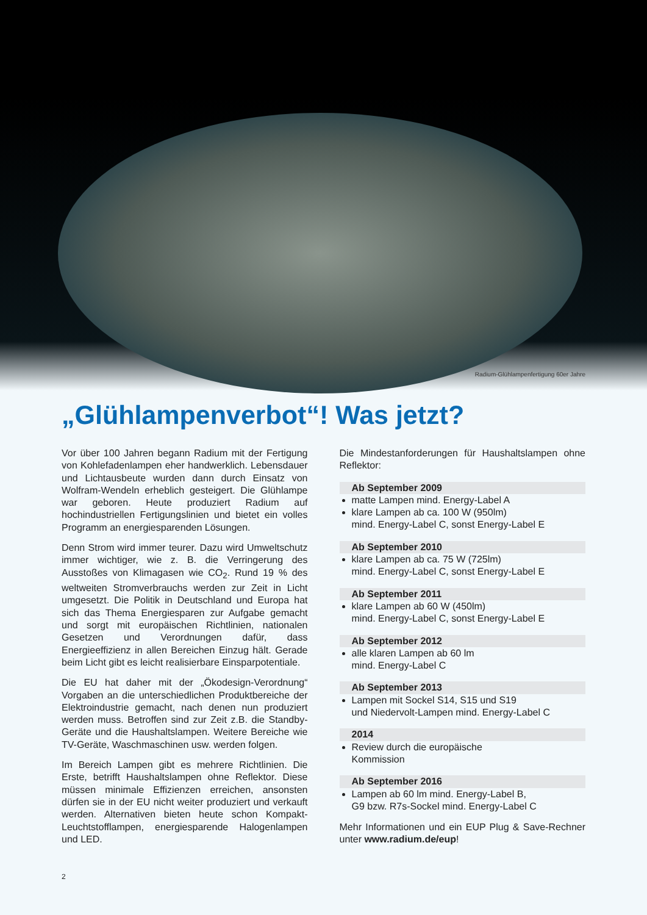Radium-Glühlampenfertigung 60er Jahre
„Glühlampenverbot“! Was jetzt?
Vor über 100 Jahren begann Radium mit der Fertigung von Kohlefadenlampen eher handwerklich. Lebensdauer und Lichtausbeute wurden dann durch Einsatz von Wolfram-Wendeln erheblich gesteigert. Die Glühlampe war geboren. Heute produziert Radium auf hochindustriellen Fertigungslinien und bietet ein volles Programm an energiesparenden Lösungen.
Denn Strom wird immer teurer. Dazu wird Umweltschutz immer wichtiger, wie z. B. die Verringerung des Ausstoßes von Klimagasen wie CO<sub>2</sub>. Rund 19 % des weltweiten Stromverbrauchs werden zur Zeit in Licht umgesetzt. Die Politik in Deutschland und Europa hat sich das Thema Energiesparen zur Aufgabe gemacht und sorgt mit europäischen Richtlinien, nationalen Gesetzen und Verordnungen dafür, dass Energieeffizienz in allen Bereichen Einzug hält. Gerade beim Licht gibt es leicht realisierbare Einsparpotentiale.
Die EU hat daher mit der „Ökodesign-Verordnung“ Vorgaben an die unterschiedlichen Produktbereiche der Elektroindustrie gemacht, nach denen nun produziert werden muss. Betroffen sind zur Zeit z.B. die Standby-Geräte und die Haushaltslampen. Weitere Bereiche wie TV-Geräte, Waschmaschinen usw. werden folgen.
Im Bereich Lampen gibt es mehrere Richtlinien. Die Erste, betrifft Haushaltslampen ohne Reflektor. Diese müssen minimale Effizienzen erreichen, ansonsten dürfen sie in der EU nicht weiter produziert und verkauft werden. Alternativen bieten heute schon Kompakt-Leuchtstofflampen, energiesparende Halogenlampen und LED.
Die Mindestanforderungen für Haushaltslampen ohne Reflektor:
Ab September 2009
matte Lampen mind. Energy-Label A
klare Lampen ab ca. 100 W (950lm)
mind. Energy-Label C, sonst Energy-Label E
Ab September 2010
klare Lampen ab ca. 75 W (725lm)
mind. Energy-Label C, sonst Energy-Label E
Ab September 2011
klare Lampen ab 60 W (450lm)
mind. Energy-Label C, sonst Energy-Label E
Ab September 2012
alle klaren Lampen ab 60 lm
mind. Energy-Label C
Ab September 2013
Lampen mit Sockel S14, S15 und S19
und Niedervolt-Lampen mind. Energy-Label C
2014
Review durch die europäische
Kommission
Ab September 2016
Lampen ab 60 lm mind. Energy-Label B,
G9 bzw. R7s-Sockel mind. Energy-Label C
Mehr Informationen und ein EUP Plug & Save-Rechner unter www.radium.de/eup!
2